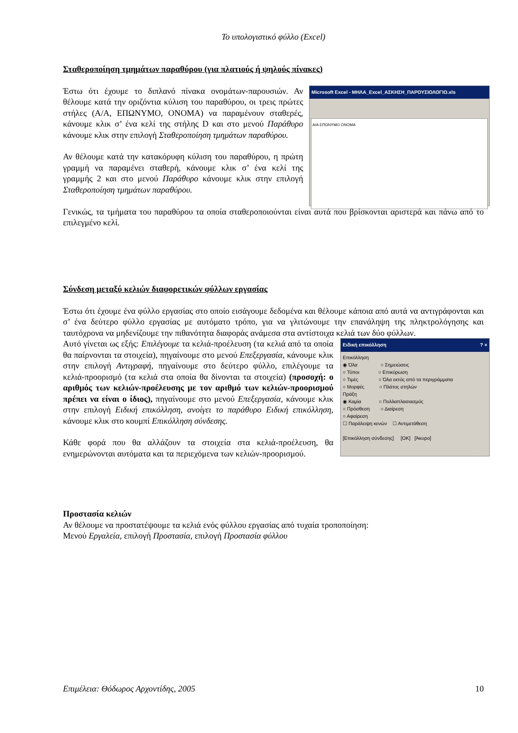Το υπολογιστικό φύλλο (Excel)
Σταθεροποίηση τμημάτων παραθύρου (για πλατιούς ή ψηλούς πίνακες)
Microsoft Excel - ΜΗΛΑ_Excel_ΑΣΚΗΣΗ_ΠΑΡΟΥΣΙΟΛΟΓΙΟ.xls
Α/Α ΕΠΩΝΥΜΟ ΟΝΟΜΑ
Έστω ότι έχουμε το διπλανό πίνακα ονομάτων-παρουσιών. Αν θέλουμε κατά την οριζόντια κύλιση του παραθύρου, οι τρεις πρώτες στήλες (Α/Α, ΕΠΩΝΥΜΟ, ΟΝΟΜΑ) να παραμένουν σταθερές, κάνουμε κλικ σ’ ένα κελί της στήλης D και στο μενού Παράθυρο κάνουμε κλικ στην επιλογή Σταθεροποίηση τμημάτων παραθύρου.
Αν θέλουμε κατά την κατακόρυφη κύλιση του παραθύρου, η πρώτη γραμμή να παραμένει σταθερή, κάνουμε κλικ σ’ ένα κελί της γραμμής 2 και στο μενού Παράθυρο κάνουμε κλικ στην επιλογή Σταθεροποίηση τμημάτων παραθύρου.
Γενικώς, τα τμήματα του παραθύρου τα οποία σταθεροποιούνται είναι αυτά που βρίσκονται αριστερά και πάνω από το επιλεγμένο κελί.
Σύνδεση μεταξύ κελιών διαφορετικών φύλλων εργασίας
Έστω ότι έχουμε ένα φύλλο εργασίας στο οποίο εισάγουμε δεδομένα και θέλουμε κάποια από αυτά να αντιγράφονται και σ’ ένα δεύτερο φύλλο εργασίας με αυτόματο τρόπο, για να γλιτώνουμε την επανάληψη της πληκτρολόγησης και ταυτόχρονα να μηδενίζουμε την πιθανότητα διαφοράς ανάμεσα στα αντίστοιχα κελιά των δύο φύλλων.
Ειδική επικόλληση ? ×
Επικόλληση
◉ Όλα ○ Σημειώσεις
○ Τύποι ○ Επικύρωση
○ Τιμές ○ Όλα εκτός από τα περιγράμματα
○ Μορφές ○ Πλάτος στηλών
Πράξη
◉ Καμία ○ Πολλαπλασιασμός
○ Πρόσθεση ○ Διαίρεση
○ Αφαίρεση
☐ Παράλειψη κενών ☐ Αντιμετάθεση
[Επικόλληση σύνδεσης] [OK] [Άκυρο]
Αυτό γίνεται ως εξής: Επιλέγουμε τα κελιά-προέλευση (τα κελιά από τα οποία θα παίρνονται τα στοιχεία), πηγαίνουμε στο μενού Επεξεργασία, κάνουμε κλικ στην επιλογή Αντιγραφή, πηγαίνουμε στο δεύτερο φύλλο, επιλέγουμε τα κελιά-προορισμό (τα κελιά στα οποία θα δίνονται τα στοιχεία) (προσοχή: ο αριθμός των κελιών-προέλευσης με τον αριθμό των κελιών-προορισμού πρέπει να είναι ο ίδιος), πηγαίνουμε στο μενού Επεξεργασία, κάνουμε κλικ στην επιλογή Ειδική επικόλληση, ανοίγει το παράθυρο Ειδική επικόλληση, κάνουμε κλικ στο κουμπί Επικόλληση σύνδεσης.
Κάθε φορά που θα αλλάζουν τα στοιχεία στα κελιά-προέλευση, θα ενημερώνονται αυτόματα και τα περιεχόμενα των κελιών-προορισμού.
Προστασία κελιών
Αν θέλουμε να προστατέψουμε τα κελιά ενός φύλλου εργασίας από τυχαία τροποποίηση:
Μενού Εργαλεία, επιλογή Προστασία, επιλογή Προστασία φύλλου
Επιμέλεια: Θόδωρος Αρχοντίδης, 2005 10